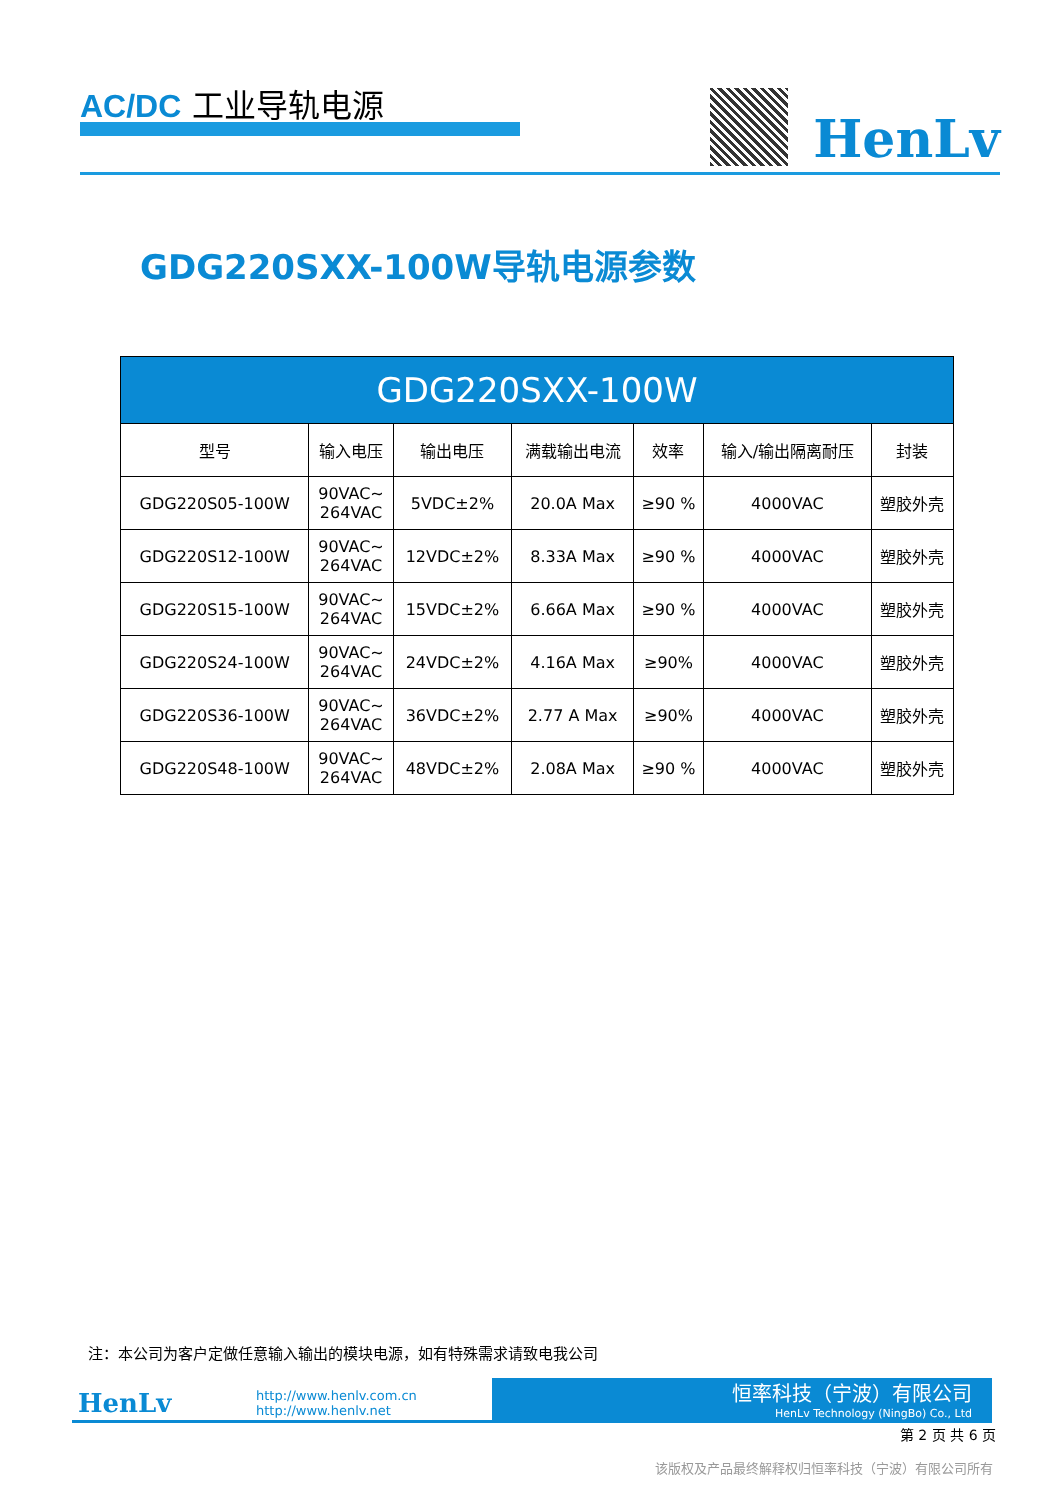AC/DC 工业导轨电源
HenLv
GDG220SXX-100W导轨电源参数
| GDG220SXX-100W | | | | | | |
| --- | --- | --- | --- | --- | --- | --- |
| 型号 | 输入电压 | 输出电压 | 满载输出电流 | 效率 | 输入/输出隔离耐压 | 封装 |
| GDG220S05-100W | 90VAC~ 264VAC | 5VDC±2% | 20.0A Max | ≥90 % | 4000VAC | 塑胶外壳 |
| GDG220S12-100W | 90VAC~ 264VAC | 12VDC±2% | 8.33A Max | ≥90 % | 4000VAC | 塑胶外壳 |
| GDG220S15-100W | 90VAC~ 264VAC | 15VDC±2% | 6.66A Max | ≥90 % | 4000VAC | 塑胶外壳 |
| GDG220S24-100W | 90VAC~ 264VAC | 24VDC±2% | 4.16A Max | ≥90% | 4000VAC | 塑胶外壳 |
| GDG220S36-100W | 90VAC~ 264VAC | 36VDC±2% | 2.77 A Max | ≥90% | 4000VAC | 塑胶外壳 |
| GDG220S48-100W | 90VAC~ 264VAC | 48VDC±2% | 2.08A Max | ≥90 % | 4000VAC | 塑胶外壳 |
注：本公司为客户定做任意输入输出的模块电源，如有特殊需求请致电我公司
HenLv
http://www.henlv.com.cn
http://www.henlv.net
恒率科技（宁波）有限公司
HenLv Technology (NingBo) Co., Ltd
第 2 页 共 6 页
该版权及产品最终解释权归恒率科技（宁波）有限公司所有